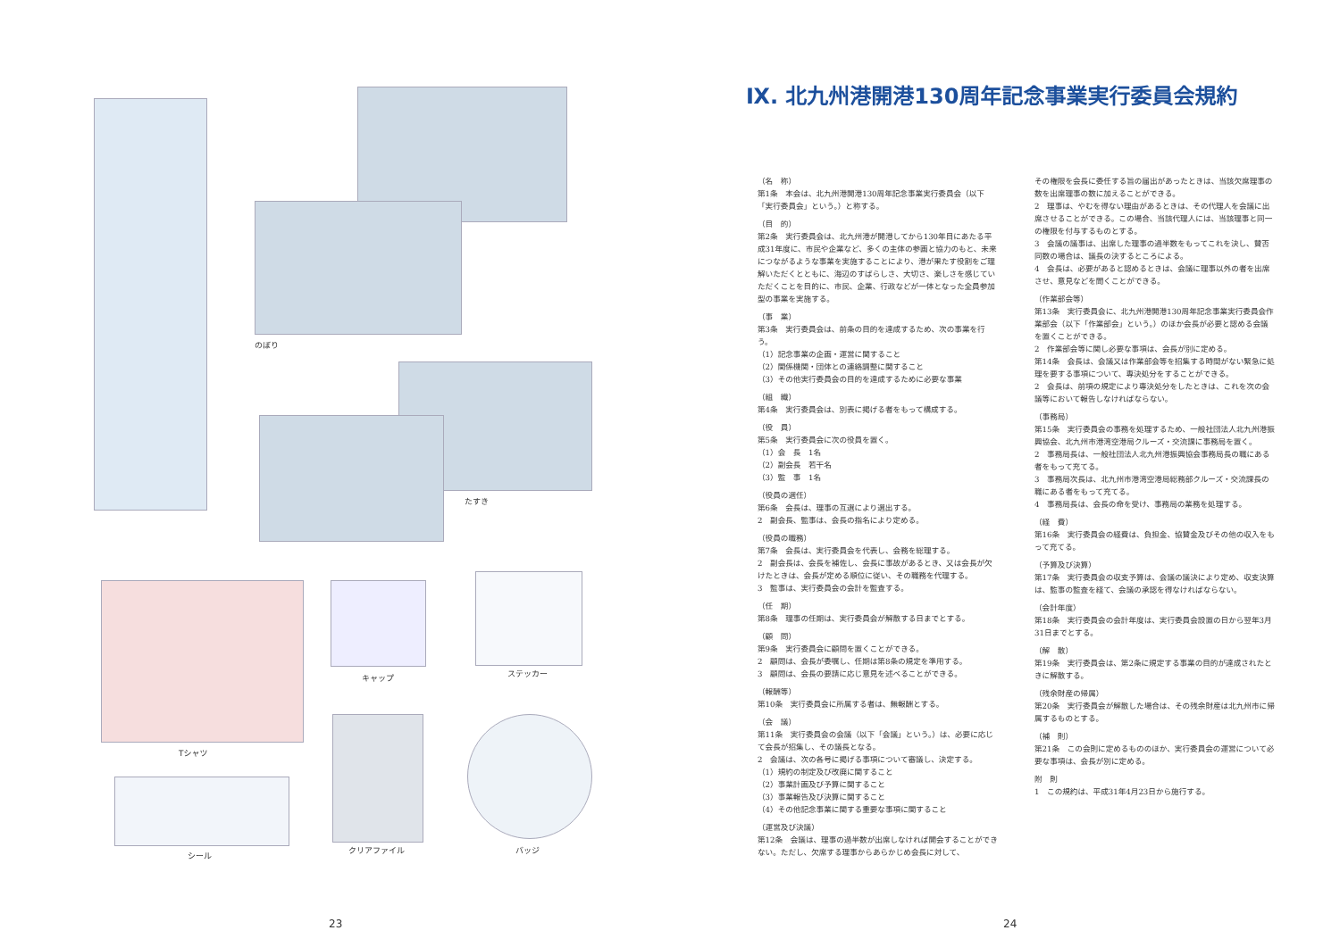のぼり
たすき
Tシャツ
キャップ ステッカー
シール
クリアファイル バッジ
23
Ⅸ. 北九州港開港130周年記念事業実行委員会規約
（名　称）
第1条　本会は、北九州港開港130周年記念事業実行委員会（以下「実行委員会」という。）と称する。
（目　的）
第2条　実行委員会は、北九州港が開港してから130年目にあたる平成31年度に、市民や企業など、多くの主体の参画と協力のもと、未来につながるような事業を実施することにより、港が果たす役割をご理解いただくとともに、海辺のすばらしさ、大切さ、楽しさを感じていただくことを目的に、市民、企業、行政などが一体となった全員参加型の事業を実施する。
（事　業）
第3条　実行委員会は、前条の目的を達成するため、次の事業を行う。
（1）記念事業の企画・運営に関すること
（2）関係機関・団体との連絡調整に関すること
（3）その他実行委員会の目的を達成するために必要な事業
（組　織）
第4条　実行委員会は、別表に掲げる者をもって構成する。
（役　員）
第5条　実行委員会に次の役員を置く。
（1）会　長　1名
（2）副会長　若干名
（3）監　事　1名
（役員の選任）
第6条　会長は、理事の互選により選出する。
2　副会長、監事は、会長の指名により定める。
（役員の職務）
第7条　会長は、実行委員会を代表し、会務を総理する。
2　副会長は、会長を補佐し、会長に事故があるとき、又は会長が欠けたときは、会長が定める順位に従い、その職務を代理する。
3　監事は、実行委員会の会計を監査する。
（任　期）
第8条　理事の任期は、実行委員会が解散する日までとする。
（顧　問）
第9条　実行委員会に顧問を置くことができる。
2　顧問は、会長が委嘱し、任期は第8条の規定を準用する。
3　顧問は、会長の要請に応じ意見を述べることができる。
（報酬等）
第10条　実行委員会に所属する者は、無報酬とする。
（会　議）
第11条　実行委員会の会議（以下「会議」という。）は、必要に応じて会長が招集し、その議長となる。
2　会議は、次の各号に掲げる事項について審議し、決定する。
（1）規約の制定及び改廃に関すること
（2）事業計画及び予算に関すること
（3）事業報告及び決算に関すること
（4）その他記念事業に関する重要な事項に関すること
（運営及び決議）
第12条　会議は、理事の過半数が出席しなければ開会することができない。ただし、欠席する理事からあらかじめ会長に対して、
その権限を会長に委任する旨の届出があったときは、当該欠席理事の数を出席理事の数に加えることができる。
2　理事は、やむを得ない理由があるときは、その代理人を会議に出席させることができる。この場合、当該代理人には、当該理事と同一の権限を付与するものとする。
3　会議の議事は、出席した理事の過半数をもってこれを決し、賛否同数の場合は、議長の決するところによる。
4　会長は、必要があると認めるときは、会議に理事以外の者を出席させ、意見などを聞くことができる。
（作業部会等）
第13条　実行委員会に、北九州港開港130周年記念事業実行委員会作業部会（以下「作業部会」という。）のほか会長が必要と認める会議を置くことができる。
2　作業部会等に関し必要な事項は、会長が別に定める。
第14条　会長は、会議又は作業部会等を招集する時間がない緊急に処理を要する事項について、専決処分をすることができる。
2　会長は、前項の規定により専決処分をしたときは、これを次の会議等において報告しなければならない。
（事務局）
第15条　実行委員会の事務を処理するため、一般社団法人北九州港振興協会、北九州市港湾空港局クルーズ・交流課に事務局を置く。
2　事務局長は、一般社団法人北九州港振興協会事務局長の職にある者をもって充てる。
3　事務局次長は、北九州市港湾空港局総務部クルーズ・交流課長の職にある者をもって充てる。
4　事務局長は、会長の命を受け、事務局の業務を処理する。
（経　費）
第16条　実行委員会の経費は、負担金、協賛金及びその他の収入をもって充てる。
（予算及び決算）
第17条　実行委員会の収支予算は、会議の議決により定め、収支決算は、監事の監査を経て、会議の承認を得なければならない。
（会計年度）
第18条　実行委員会の会計年度は、実行委員会設置の日から翌年3月31日までとする。
（解　散）
第19条　実行委員会は、第2条に規定する事業の目的が達成されたときに解散する。
（残余財産の帰属）
第20条　実行委員会が解散した場合は、その残余財産は北九州市に帰属するものとする。
（補　則）
第21条　この会則に定めるもののほか、実行委員会の運営について必要な事項は、会長が別に定める。
附　則
1　この規約は、平成31年4月23日から施行する。
24